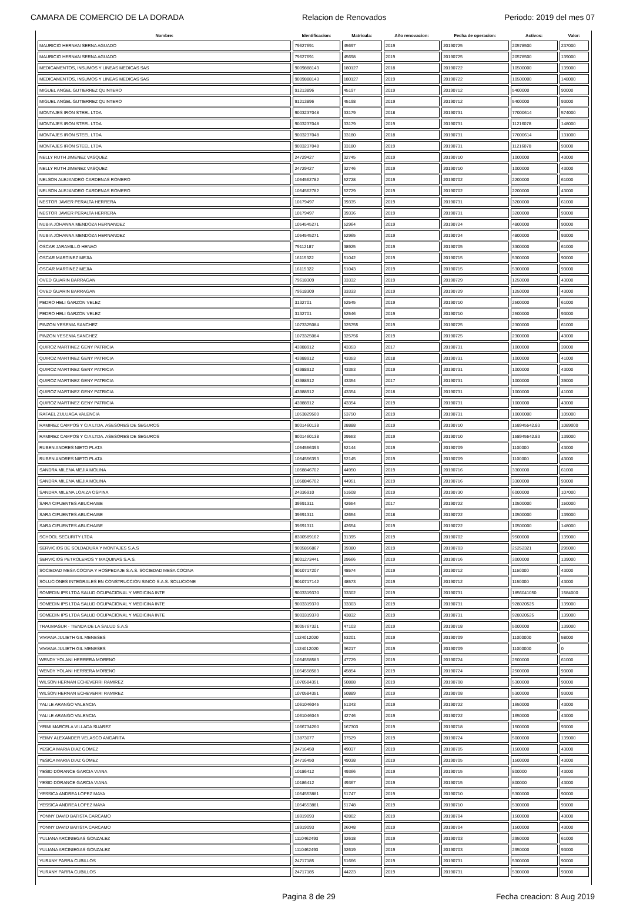CAMARA DE COMERCIO DE LA DORADA Relacion de Renovados Periodo: 2019 del mes 07
| Nombre: | Identificacion: | Matricula: | Año renovacion: | Fecha de operacion: | Activos: | Valor: |
| --- | --- | --- | --- | --- | --- | --- |
| MAURICIO HERNAN SERNA AGUADO | 79627691 | 45697 | 2019 | 20190725 | 20578500 | 237000 |
| MAURICIO HERNAN SERNA AGUADO | 79627691 | 45698 | 2019 | 20190725 | 20578500 | 139000 |
| MEDICAMENTOS, INSUMOS Y LINEAS MEDICAS SAS | 9009888143 | 180127 | 2018 | 20190722 | 10500000 | 139000 |
| MEDICAMENTOS, INSUMOS Y LINEAS MEDICAS SAS | 9009888143 | 180127 | 2019 | 20190722 | 10500000 | 148000 |
| MIGUEL ANGEL GUTIERREZ QUINTERO | 91213896 | 45197 | 2019 | 20190712 | 5400000 | 90000 |
| MIGUEL ANGEL GUTIERREZ QUINTERO | 91213896 | 45198 | 2019 | 20190712 | 5400000 | 93000 |
| MONTAJES IRON STEEL LTDA | 9003237048 | 33179 | 2018 | 20190731 | 77000614 | 574000 |
| MONTAJES IRON STEEL LTDA | 9003237048 | 33179 | 2019 | 20190731 | 11216078 | 148000 |
| MONTAJES IRON STEEL LTDA | 9003237048 | 33180 | 2018 | 20190731 | 77000614 | 131000 |
| MONTAJES IRON STEEL LTDA | 9003237048 | 33180 | 2019 | 20190731 | 11216078 | 93000 |
| NELLY RUTH JIMENEZ VASQUEZ | 24729427 | 32745 | 2019 | 20190710 | 1000000 | 43000 |
| NELLY RUTH JIMENEZ VASQUEZ | 24729427 | 32746 | 2019 | 20190710 | 1000000 | 43000 |
| NELSON ALEJANDRO CARDENAS ROMERO | 1054562782 | 52728 | 2019 | 20190702 | 2200000 | 61000 |
| NELSON ALEJANDRO CARDENAS ROMERO | 1054562782 | 52729 | 2019 | 20190702 | 2200000 | 43000 |
| NESTOR JAVIER PERALTA HERRERA | 10179497 | 39335 | 2019 | 20190731 | 3200000 | 61000 |
| NESTOR JAVIER PERALTA HERRERA | 10179497 | 39336 | 2019 | 20190731 | 3200000 | 93000 |
| NUBIA JOHANNA MENDOZA HERNANDEZ | 1054545271 | 52964 | 2019 | 20190724 | 4800000 | 90000 |
| NUBIA JOHANNA MENDOZA HERNANDEZ | 1054545271 | 52965 | 2019 | 20190724 | 4800000 | 93000 |
| OSCAR JARAMILLO HENAO | 79112187 | 38925 | 2019 | 20190705 | 3300000 | 61000 |
| OSCAR MARTINEZ MEJIA | 16115322 | 51042 | 2019 | 20190715 | 5300000 | 90000 |
| OSCAR MARTINEZ MEJIA | 16115322 | 51043 | 2019 | 20190715 | 5300000 | 93000 |
| OVED GUARIN BARRAGAN | 79618309 | 33332 | 2019 | 20190729 | 1250000 | 43000 |
| OVED GUARIN BARRAGAN | 79618309 | 33333 | 2019 | 20190729 | 1250000 | 43000 |
| PEDRO HELI GARZON VELEZ | 3132701 | 52545 | 2019 | 20190710 | 2500000 | 61000 |
| PEDRO HELI GARZON VELEZ | 3132701 | 52546 | 2019 | 20190710 | 2500000 | 93000 |
| PINZON YESENIA SANCHEZ | 1073325084 | 325755 | 2019 | 20190725 | 2300000 | 61000 |
| PINZON YESENIA SANCHEZ | 1073325084 | 325756 | 2019 | 20190725 | 2300000 | 43000 |
| QUIROZ MARTINEZ GENY PATRICIA | 43988912 | 43353 | 2017 | 20190731 | 1000000 | 39000 |
| QUIROZ MARTINEZ GENY PATRICIA | 43988912 | 43353 | 2018 | 20190731 | 1000000 | 41000 |
| QUIROZ MARTINEZ GENY PATRICIA | 43988912 | 43353 | 2019 | 20190731 | 1000000 | 43000 |
| QUIROZ MARTINEZ GENY PATRICIA | 43988912 | 43354 | 2017 | 20190731 | 1000000 | 39000 |
| QUIROZ MARTINEZ GENY PATRICIA | 43988912 | 43354 | 2018 | 20190731 | 1000000 | 41000 |
| QUIROZ MARTINEZ GENY PATRICIA | 43988912 | 43354 | 2019 | 20190731 | 1000000 | 43000 |
| RAFAEL ZULUAGA VALENCIA | 1053829500 | 53750 | 2019 | 20190731 | 10000000 | 105000 |
| RAMIREZ CAMPOS Y CIA LTDA. ASESORES DE SEGUROS | 9001460138 | 28888 | 2019 | 20190710 | 158945542.83 | 1089000 |
| RAMIREZ CAMPOS Y CIA LTDA. ASESORES DE SEGUROS | 9001460138 | 29553 | 2019 | 20190710 | 158945542.83 | 139000 |
| RUBEN ANDRES NIETO PLATA | 1054556393 | 52144 | 2019 | 20190709 | 1100000 | 43000 |
| RUBEN ANDRES NIETO PLATA | 1054556393 | 52145 | 2019 | 20190709 | 1100000 | 43000 |
| SANDRA MILENA MEJIA MOLINA | 1058846702 | 44950 | 2019 | 20190716 | 3300000 | 61000 |
| SANDRA MILENA MEJIA MOLINA | 1058846702 | 44951 | 2019 | 20190716 | 3300000 | 93000 |
| SANDRA MILENA LOAIZA OSPINA | 24336910 | 51608 | 2019 | 20190730 | 6000000 | 107000 |
| SARA CIFUENTES ABUCHAIBE | 39691311 | 42654 | 2017 | 20190722 | 10500000 | 150000 |
| SARA CIFUENTES ABUCHAIBE | 39691311 | 42654 | 2018 | 20190722 | 10500000 | 139000 |
| SARA CIFUENTES ABUCHAIBE | 39691311 | 42654 | 2019 | 20190722 | 10500000 | 148000 |
| SCHOOL SECURITY LTDA | 8300589162 | 31395 | 2019 | 20190702 | 9500000 | 139000 |
| SERVICIOS DE SOLDADURA Y MONTAJES S.A.S | 9005856867 | 39380 | 2019 | 20190703 | 25252321 | 295000 |
| SERVICIOS PETROLEROS Y MAQUINAS S.A.S. | 9001273441 | 29666 | 2019 | 20190716 | 3000000 | 139000 |
| SOCIEDAD MESA COCINA Y HOSPEDAJE S.A.S. SOCIEDAD MESA COCINA | 9010717207 | 48574 | 2019 | 20190712 | 1150000 | 43000 |
| SOLUCIONES INTEGRALES EN CONSTRUCCION SINCO S.A.S. SOLUCIONE | 9010717142 | 48573 | 2019 | 20190712 | 1150000 | 43000 |
| SOMEDIN IPS LTDA SALUD OCUPACIONAL Y MEDICINA INTE | 9003319370 | 33302 | 2019 | 20190731 | 1856041050 | 1584000 |
| SOMEDIN IPS LTDA SALUD OCUPACIONAL Y MEDICINA INTE | 9003319370 | 33303 | 2019 | 20190731 | 928020525 | 139000 |
| SOMEDIN IPS LTDA SALUD OCUPACIONAL Y MEDICINA INTE | 9003319370 | 43832 | 2019 | 20190731 | 928020525 | 139000 |
| TRAUMASUR - TIENDA DE LA SALUD S.A.S | 9005767321 | 47103 | 2019 | 20190718 | 5000000 | 139000 |
| VIVIANA JULIETH GIL MENESES | 1124012020 | 53201 | 2019 | 20190709 | 11000000 | 58000 |
| VIVIANA JULIETH GIL MENESES | 1124012020 | 36217 | 2019 | 20190709 | 11000000 | 0 |
| WENDY YOLANI HERRERA MORENO | 1054558583 | 47729 | 2019 | 20190724 | 2500000 | 61000 |
| WENDY YOLANI HERRERA MORENO | 1054558583 | 45854 | 2019 | 20190724 | 2500000 | 93000 |
| WILSON HERNAN ECHEVERRI RAMIREZ | 1070584351 | 50888 | 2019 | 20190708 | 5300000 | 90000 |
| WILSON HERNAN ECHEVERRI RAMIREZ | 1070584351 | 50889 | 2019 | 20190708 | 5300000 | 93000 |
| YALILE ARANGO VALENCIA | 1061046045 | 51343 | 2019 | 20190722 | 1650000 | 43000 |
| YALILE ARANGO VALENCIA | 1061046045 | 42746 | 2019 | 20190722 | 1650000 | 43000 |
| YEIMI MARCELA VILLADA SUAREZ | 1066734260 | 167303 | 2019 | 20190718 | 1500000 | 93000 |
| YEIMY ALEXANDER VELASCO ANGARITA | 13873077 | 37529 | 2019 | 20190724 | 5000000 | 139000 |
| YESICA MARIA DIAZ GOMEZ | 24716450 | 49037 | 2019 | 20190705 | 1500000 | 43000 |
| YESICA MARIA DIAZ GOMEZ | 24716450 | 49038 | 2019 | 20190705 | 1500000 | 43000 |
| YESID DORANCE GARCIA VIANA | 10186412 | 49366 | 2019 | 20190715 | 800000 | 43000 |
| YESID DORANCE GARCIA VIANA | 10186412 | 49367 | 2019 | 20190715 | 800000 | 43000 |
| YESSICA ANDREA LOPEZ MAYA | 1054553881 | 51747 | 2019 | 20190710 | 5300000 | 90000 |
| YESSICA ANDREA LOPEZ MAYA | 1054553881 | 51748 | 2019 | 20190710 | 5300000 | 93000 |
| YONNY DAVID BATISTA CARCAMO | 18919093 | 42802 | 2019 | 20190704 | 1500000 | 43000 |
| YONNY DAVID BATISTA CARCAMO | 18919093 | 26048 | 2019 | 20190704 | 1500000 | 43000 |
| YULIANA ARCINIEGAS GONZALEZ | 1110462493 | 32618 | 2019 | 20190703 | 2950000 | 61000 |
| YULIANA ARCINIEGAS GONZALEZ | 1110462493 | 32619 | 2019 | 20190703 | 2950000 | 93000 |
| YURANY PARRA CUBILLOS | 24717185 | 51666 | 2019 | 20190731 | 5300000 | 90000 |
| YURANY PARRA CUBILLOS | 24717185 | 44223 | 2019 | 20190731 | 5300000 | 93000 |
Pagina 8 de 29 Fecha creacion: 8 Aug 2019